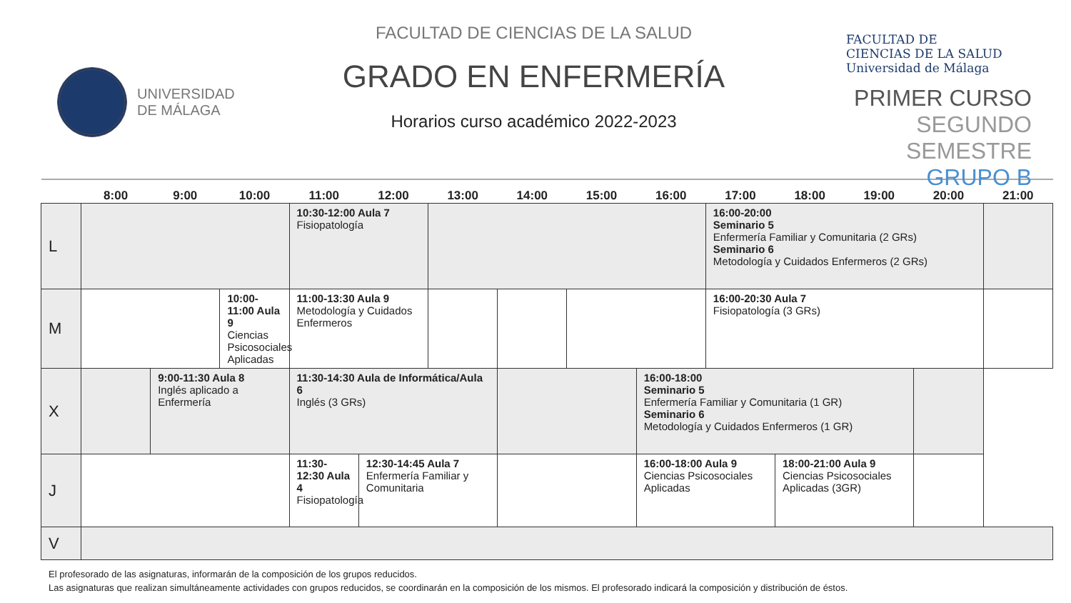UNIVERSIDAD
DE MÁLAGA
FACULTAD DE CIENCIAS DE LA SALUD
GRADO EN ENFERMERÍA
Horarios curso académico 2022-2023
FACULTAD DE
CIENCIAS DE LA SALUD
Universidad de Málaga
PRIMER CURSO
SEGUNDO SEMESTRE
GRUPO B
| | 8:00 | 9:00 | 10:00 | 11:00 | 12:00 | 13:00 | 14:00 | 15:00 | 16:00 | 17:00 | 18:00 | 19:00 | 20:00 | 21:00 |
| --- | --- | --- | --- | --- | --- | --- | --- | --- | --- | --- | --- | --- | --- | --- |
| L | | | | 10:30-12:00 Aula 7 Fisiopatología | | | | | | 16:00-20:00 Seminario 5 Enfermería Familiar y Comunitaria (2 GRs) Seminario 6 Metodología y Cuidados Enfermeros (2 GRs) | | | | |
| M | | | 10:00-11:00 Aula 9 Ciencias Psicosociales Aplicadas | 11:00-13:30 Aula 9 Metodología y Cuidados Enfermeros | | | | | | 16:00-20:30 Aula 7 Fisiopatología (3 GRs) | | | | |
| X | | 9:00-11:30 Aula 8 Inglés aplicado a Enfermería | | 11:30-14:30 Aula de Informática/Aula 6 Inglés (3 GRs) | | | | | 16:00-18:00 Seminario 5 Enfermería Familiar y Comunitaria (1 GR) Seminario 6 Metodología y Cuidados Enfermeros (1 GR) | | | | | |
| J | | | | 11:30-12:30 Aula 4 Fisiopatología | 12:30-14:45 Aula 7 Enfermería Familiar y Comunitaria | | | | 16:00-18:00 Aula 9 Ciencias Psicosociales Aplicadas | | 18:00-21:00 Aula 9 Ciencias Psicosociales Aplicadas (3GR) | | | |
| V | | | | | | | | | | | | | | |
El profesorado de las asignaturas, informarán de la composición de los grupos reducidos.
Las asignaturas que realizan simultáneamente actividades con grupos reducidos, se coordinarán en la composición de los mismos. El profesorado indicará la composición y distribución de éstos.